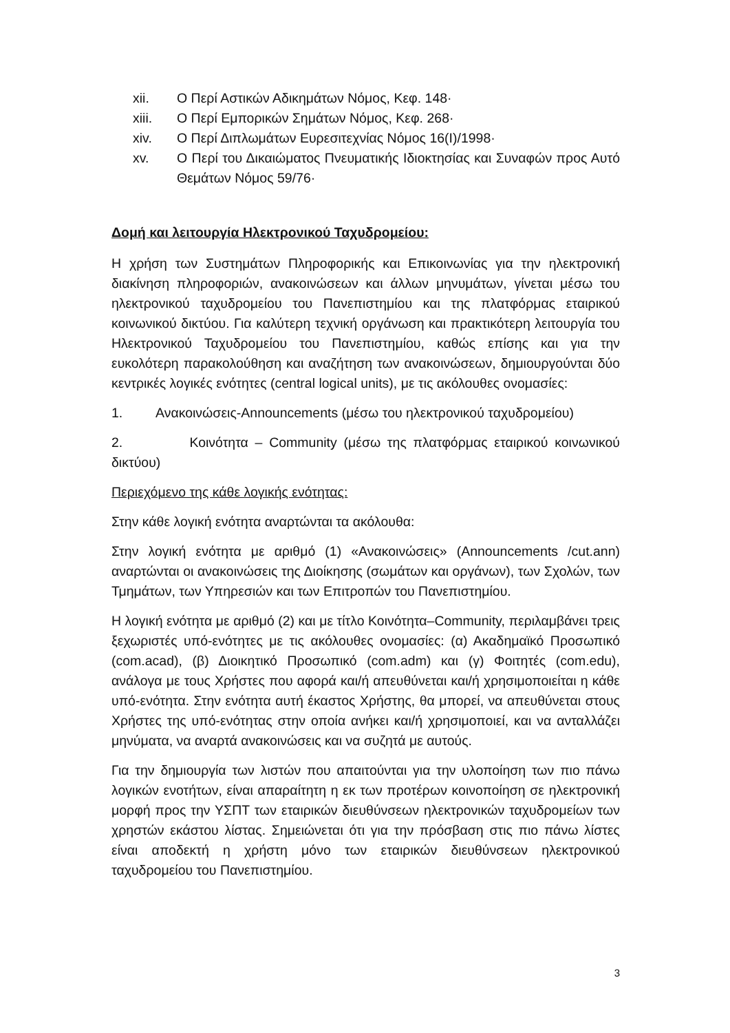xii. Ο Περί Αστικών Αδικημάτων Νόμος, Κεφ. 148·
xiii. Ο Περί Εμπορικών Σημάτων Νόμος, Κεφ. 268·
xiv. Ο Περί Διπλωμάτων Ευρεσιτεχνίας Νόμος 16(I)/1998·
xv. Ο Περί του Δικαιώματος Πνευματικής Ιδιοκτησίας και Συναφών προς Αυτό Θεμάτων Νόμος 59/76·
Δομή και λειτουργία Ηλεκτρονικού Ταχυδρομείου:
Η χρήση των Συστημάτων Πληροφορικής και Επικοινωνίας για την ηλεκτρονική διακίνηση πληροφοριών, ανακοινώσεων και άλλων μηνυμάτων, γίνεται μέσω του ηλεκτρονικού ταχυδρομείου του Πανεπιστημίου και της πλατφόρμας εταιρικού κοινωνικού δικτύου. Για καλύτερη τεχνική οργάνωση και πρακτικότερη λειτουργία του Ηλεκτρονικού Ταχυδρομείου του Πανεπιστημίου, καθώς επίσης και για την ευκολότερη παρακολούθηση και αναζήτηση των ανακοινώσεων, δημιουργούνται δύο κεντρικές λογικές ενότητες (central logical units), με τις ακόλουθες ονομασίες:
1. Ανακοινώσεις-Announcements (μέσω του ηλεκτρονικού ταχυδρομείου)
2. Κοινότητα – Community (μέσω της πλατφόρμας εταιρικού κοινωνικού δικτύου)
Περιεχόμενο της κάθε λογικής ενότητας:
Στην κάθε λογική ενότητα αναρτώνται τα ακόλουθα:
Στην λογική ενότητα με αριθμό (1) «Ανακοινώσεις» (Announcements /cut.ann) αναρτώνται οι ανακοινώσεις της Διοίκησης (σωμάτων και οργάνων), των Σχολών, των Τμημάτων, των Υπηρεσιών και των Επιτροπών του Πανεπιστημίου.
Η λογική ενότητα με αριθμό (2) και με τίτλο Κοινότητα–Community, περιλαμβάνει τρεις ξεχωριστές υπό-ενότητες με τις ακόλουθες ονομασίες: (α) Ακαδημαϊκό Προσωπικό (com.acad), (β) Διοικητικό Προσωπικό (com.adm) και (γ) Φοιτητές (com.edu), ανάλογα με τους Χρήστες που αφορά και/ή απευθύνεται και/ή χρησιμοποιείται η κάθε υπό-ενότητα. Στην ενότητα αυτή έκαστος Χρήστης, θα μπορεί, να απευθύνεται στους Χρήστες της υπό-ενότητας στην οποία ανήκει και/ή χρησιμοποιεί, και να ανταλλάζει μηνύματα, να αναρτά ανακοινώσεις και να συζητά με αυτούς.
Για την δημιουργία των λιστών που απαιτούνται για την υλοποίηση των πιο πάνω λογικών ενοτήτων, είναι απαραίτητη η εκ των προτέρων κοινοποίηση σε ηλεκτρονική μορφή προς την ΥΣΠΤ των εταιρικών διευθύνσεων ηλεκτρονικών ταχυδρομείων των χρηστών εκάστου λίστας. Σημειώνεται ότι για την πρόσβαση στις πιο πάνω λίστες είναι αποδεκτή η χρήστη μόνο των εταιρικών διευθύνσεων ηλεκτρονικού ταχυδρομείου του Πανεπιστημίου.
3